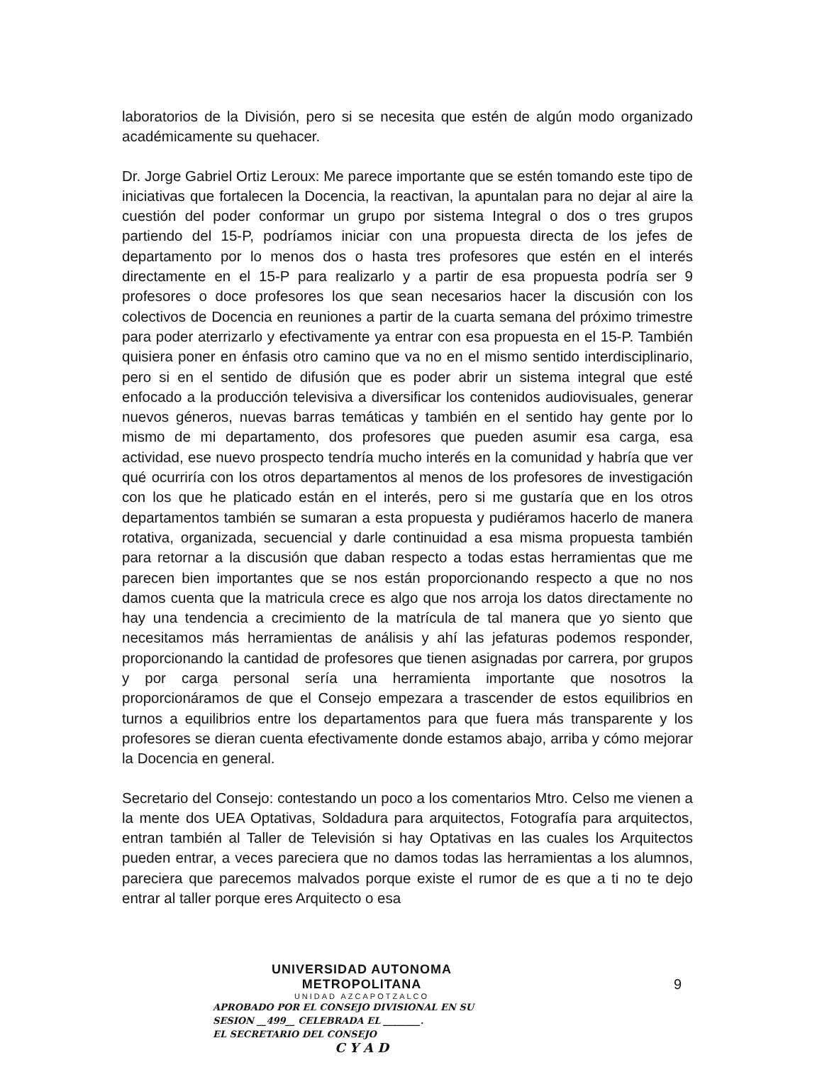laboratorios de la División, pero si se necesita que estén de algún modo organizado académicamente su quehacer.
Dr. Jorge Gabriel Ortiz Leroux: Me parece importante que se estén tomando este tipo de iniciativas que fortalecen la Docencia, la reactivan, la apuntalan para no dejar al aire la cuestión del poder conformar un grupo por sistema Integral o dos o tres grupos partiendo del 15-P, podríamos iniciar con una propuesta directa de los jefes de departamento por lo menos dos o hasta tres profesores que estén en el interés directamente en el 15-P para realizarlo y a partir de esa propuesta podría ser 9 profesores o doce profesores los que sean necesarios hacer la discusión con los colectivos de Docencia en reuniones a partir de la cuarta semana del próximo trimestre para poder aterrizarlo y efectivamente ya entrar con esa propuesta en el 15-P. También quisiera poner en énfasis otro camino que va no en el mismo sentido interdisciplinario, pero si en el sentido de difusión que es poder abrir un sistema integral que esté enfocado a la producción televisiva a diversificar los contenidos audiovisuales, generar nuevos géneros, nuevas barras temáticas y también en el sentido hay gente por lo mismo de mi departamento, dos profesores que pueden asumir esa carga, esa actividad, ese nuevo prospecto tendría mucho interés en la comunidad y habría que ver qué ocurriría con los otros departamentos al menos de los profesores de investigación con los que he platicado están en el interés, pero si me gustaría que en los otros departamentos también se sumaran a esta propuesta y pudiéramos hacerlo de manera rotativa, organizada, secuencial y darle continuidad a esa misma propuesta también para retornar a la discusión que daban respecto a todas estas herramientas que me parecen bien importantes que se nos están proporcionando respecto a que no nos damos cuenta que la matricula crece es algo que nos arroja los datos directamente no hay una tendencia a crecimiento de la matrícula de tal manera que yo siento que necesitamos más herramientas de análisis y ahí las jefaturas podemos responder, proporcionando la cantidad de profesores que tienen asignadas por carrera, por grupos y por carga personal sería una herramienta importante que nosotros la proporcionáramos de que el Consejo empezara a trascender de estos equilibrios en turnos a equilibrios entre los departamentos para que fuera más transparente y los profesores se dieran cuenta efectivamente donde estamos abajo, arriba y cómo mejorar la Docencia en general.
Secretario del Consejo: contestando un poco a los comentarios Mtro. Celso me vienen a la mente dos UEA Optativas, Soldadura para arquitectos, Fotografía para arquitectos, entran también al Taller de Televisión si hay Optativas en las cuales los Arquitectos pueden entrar, a veces pareciera que no damos todas las herramientas a los alumnos, pareciera que parecemos malvados porque existe el rumor de es que a ti no te dejo entrar al taller porque eres Arquitecto o esa
UNIVERSIDAD AUTONOMA METROPOLITANA
UNIDAD AZCAPOTZALCO
APROBADO POR EL CONSEJO DIVISIONAL EN SU
SESION __499__ CELEBRADA EL ________.
EL SECRETARIO DEL CONSEJO
C Y A D
9